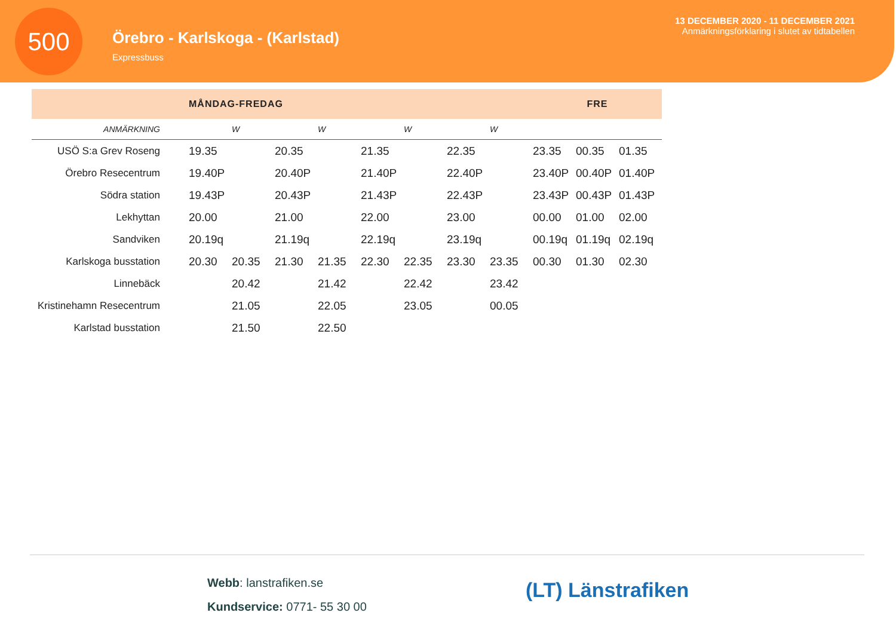500
Örebro - Karlskoga - (Karlstad)
Expressbuss
13 DECEMBER 2020 - 11 DECEMBER 2021
Anmärkningsförklaring i slutet av tidtabellen
| | MÅNDAG-FREDAG | | | | | | | | FRE | | |
| ANMÄRKNING | | W | | W | | W | | W | | | |
| USÖ S:a Grev Roseng | 19.35 | | 20.35 | | 21.35 | | 22.35 | | 23.35 | 00.35 | 01.35 |
| Örebro Resecentrum | 19.40P | | 20.40P | | 21.40P | | 22.40P | | 23.40P | 00.40P | 01.40P |
| Södra station | 19.43P | | 20.43P | | 21.43P | | 22.43P | | 23.43P | 00.43P | 01.43P |
| Lekhyttan | 20.00 | | 21.00 | | 22.00 | | 23.00 | | 00.00 | 01.00 | 02.00 |
| Sandviken | 20.19q | | 21.19q | | 22.19q | | 23.19q | | 00.19q | 01.19q | 02.19q |
| Karlskoga busstation | 20.30 | 20.35 | 21.30 | 21.35 | 22.30 | 22.35 | 23.30 | 23.35 | 00.30 | 01.30 | 02.30 |
| Linnebäck | | 20.42 | | 21.42 | | 22.42 | | 23.42 | | | |
| Kristinehamn Resecentrum | | 21.05 | | 22.05 | | 23.05 | | 00.05 | | | |
| Karlstad busstation | | 21.50 | | 22.50 | | | | | | | |
Webb: lanstrafiken.se
Kundservice: 0771- 55 30 00
(LT) Länstrafiken